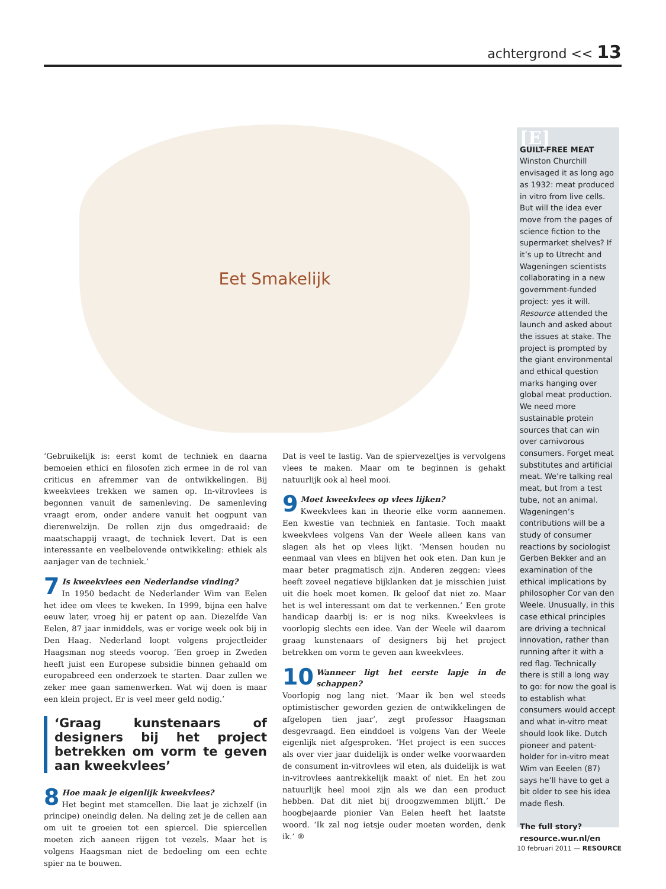achtergrond << 13
Eet Smakelijk
‘Gebruikelijk is: eerst komt de techniek en daarna bemoeien ethici en filosofen zich ermee in de rol van criticus en afremmer van de ontwikkelingen. Bij kweekvlees trekken we samen op. In-vitrovlees is begonnen vanuit de samenleving. De samenleving vraagt erom, onder andere vanuit het oogpunt van dierenwelzijn. De rollen zijn dus omgedraaid: de maatschappij vraagt, de techniek levert. Dat is een interessante en veelbelovende ontwikkeling: ethiek als aanjager van de techniek.’
7 Is kweekvlees een Nederlandse vinding?
In 1950 bedacht de Nederlander Wim van Eelen het idee om vlees te kweken. In 1999, bijna een halve eeuw later, vroeg hij er patent op aan. Diezelfde Van Eelen, 87 jaar inmiddels, was er vorige week ook bij in Den Haag. Nederland loopt volgens projectleider Haagsman nog steeds voorop. ‘Een groep in Zweden heeft juist een Europese subsidie binnen gehaald om europabreed een onderzoek te starten. Daar zullen we zeker mee gaan samenwerken. Wat wij doen is maar een klein project. Er is veel meer geld nodig.’
‘Graag kunstenaars of designers bij het project betrekken om vorm te geven aan kweekvlees’
8 Hoe maak je eigenlijk kweekvlees?
Het begint met stamcellen. Die laat je zichzelf (in principe) oneindig delen. Na deling zet je de cellen aan om uit te groeien tot een spiercel. Die spiercellen moeten zich aaneen rijgen tot vezels. Maar het is volgens Haagsman niet de bedoeling om een echte spier na te bouwen.
Dat is veel te lastig. Van de spiervezeltjes is vervolgens vlees te maken. Maar om te beginnen is gehakt natuurlijk ook al heel mooi.
9 Moet kweekvlees op vlees lijken?
Kweekvlees kan in theorie elke vorm aannemen. Een kwestie van techniek en fantasie. Toch maakt kweekvlees volgens Van der Weele alleen kans van slagen als het op vlees lijkt. ‘Mensen houden nu eenmaal van vlees en blijven het ook eten. Dan kun je maar beter pragmatisch zijn. Anderen zeggen: vlees heeft zoveel negatieve bijklanken dat je misschien juist uit die hoek moet komen. Ik geloof dat niet zo. Maar het is wel interessant om dat te verkennen.’ Een grote handicap daarbij is: er is nog niks. Kweekvlees is voorlopig slechts een idee. Van der Weele wil daarom graag kunstenaars of designers bij het project betrekken om vorm te geven aan kweekvlees.
10 Wanneer ligt het eerste lapje in de schappen?
Voorlopig nog lang niet. ‘Maar ik ben wel steeds optimistischer geworden gezien de ontwikkelingen de afgelopen tien jaar’, zegt professor Haagsman desgevraagd. Een einddoel is volgens Van der Weele eigenlijk niet afgesproken. ‘Het project is een succes als over vier jaar duidelijk is onder welke voorwaarden de consument in-vitrovlees wil eten, als duidelijk is wat in-vitrovlees aantrekkelijk maakt of niet. En het zou natuurlijk heel mooi zijn als we dan een product hebben. Dat dit niet bij droogzwemmen blijft.’ De hoogbejaarde pionier Van Eelen heeft het laatste woord. ‘Ik zal nog ietsje ouder moeten worden, denk ik.’ ®
[E]
GUILT-FREE MEAT
Winston Churchill envisaged it as long ago as 1932: meat produced in vitro from live cells. But will the idea ever move from the pages of science fiction to the supermarket shelves? If it’s up to Utrecht and Wageningen scientists collaborating in a new government-funded project: yes it will. Resource attended the launch and asked about the issues at stake. The project is prompted by the giant environmental and ethical question marks hanging over global meat production. We need more sustainable protein sources that can win over carnivorous consumers. Forget meat substitutes and artificial meat. We’re talking real meat, but from a test tube, not an animal. Wageningen’s contributions will be a study of consumer reactions by sociologist Gerben Bekker and an examination of the ethical implications by philosopher Cor van den Weele. Unusually, in this case ethical principles are driving a technical innovation, rather than running after it with a red flag. Technically there is still a long way to go: for now the goal is to establish what consumers would accept and what in-vitro meat should look like. Dutch pioneer and patent-holder for in-vitro meat Wim van Eeelen (87) says he’ll have to get a bit older to see his idea made flesh.
The full story?
resource.wur.nl/en
10 februari 2011 — RESOURCE